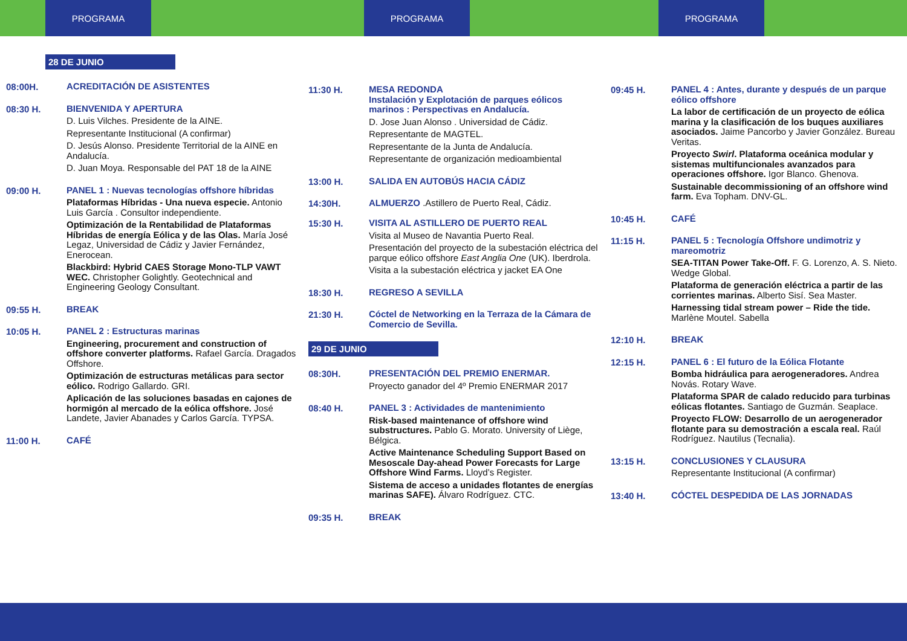PROGRAMA PROGRAMA PROGRAMA
28 DE JUNIO
08:00H.
ACREDITACIÓN DE ASISTENTES
08:30 H.
BIENVENIDA Y APERTURA
D. Luis Vilches. Presidente de la AINE.
Representante Institucional (A confirmar)
D. Jesús Alonso. Presidente Territorial de la AINE en Andalucía.
D. Juan Moya. Responsable del PAT 18 de la AINE
09:00 H.
PANEL 1 : Nuevas tecnologías offshore híbridas
Plataformas Híbridas - Una nueva especie. Antonio Luis García . Consultor independiente.
Optimización de la Rentabilidad de Plataformas Híbridas de energía Eólica y de las Olas. María José Legaz, Universidad de Cádiz y Javier Fernández, Enerocean.
Blackbird: Hybrid CAES Storage Mono-TLP VAWT WEC. Christopher Golightly. Geotechnical and Engineering Geology Consultant.
09:55 H.
BREAK
10:05 H.
PANEL 2 : Estructuras marinas
Engineering, procurement and construction of offshore converter platforms. Rafael García. Dragados Offshore.
Optimización de estructuras metálicas para sector eólico. Rodrigo Gallardo. GRI.
Aplicación de las soluciones basadas en cajones de hormigón al mercado de la eólica offshore. José Landete, Javier Abanades y Carlos García. TYPSA.
11:00 H.
CAFÉ
11:30 H.
MESA REDONDA
Instalación y Explotación de parques eólicos marinos : Perspectivas en Andalucía.
D. Jose Juan Alonso . Universidad de Cádiz.
Representante de MAGTEL.
Representante de la Junta de Andalucía.
Representante de organización medioambiental
13:00 H.
SALIDA EN AUTOBÚS HACIA CÁDIZ
14:30H.
ALMUERZO .Astillero de Puerto Real, Cádiz.
15:30 H.
VISITA AL ASTILLERO DE PUERTO REAL
Visita al Museo de Navantia Puerto Real.
Presentación del proyecto de la subestación eléctrica del parque eólico offshore East Anglia One (UK). Iberdrola.
Visita a la subestación eléctrica y jacket EA One
18:30 H.
REGRESO A SEVILLA
21:30 H.
Cóctel de Networking en la Terraza de la Cámara de Comercio de Sevilla.
29 DE JUNIO
08:30H.
PRESENTACIÓN DEL PREMIO ENERMAR.
Proyecto ganador del 4º Premio ENERMAR 2017
08:40 H.
PANEL 3 : Actividades de mantenimiento
Risk-based maintenance of offshore wind substructures. Pablo G. Morato. University of Liège, Bélgica.
Active Maintenance Scheduling Support Based on Mesoscale Day-ahead Power Forecasts for Large Offshore Wind Farms. Lloyd’s Register.
Sistema de acceso a unidades flotantes de energías marinas SAFE). Álvaro Rodríguez. CTC.
09:35 H.
BREAK
09:45 H.
PANEL 4 : Antes, durante y después de un parque eólico offshore
La labor de certificación de un proyecto de eólica marina y la clasificación de los buques auxiliares asociados. Jaime Pancorbo y Javier González. Bureau Veritas.
Proyecto Swirl. Plataforma oceánica modular y sistemas multifuncionales avanzados para operaciones offshore. Igor Blanco. Ghenova.
Sustainable decommissioning of an offshore wind farm. Eva Topham. DNV-GL.
10:45 H.
CAFÉ
11:15 H.
PANEL 5 : Tecnología Offshore undimotriz y mareomotriz
SEA-TITAN Power Take-Off. F. G. Lorenzo, A. S. Nieto. Wedge Global.
Plataforma de generación eléctrica a partir de las corrientes marinas. Alberto Sisí. Sea Master.
Harnessing tidal stream power – Ride the tide. Marlène Moutel. Sabella
12:10 H.
BREAK
12:15 H.
PANEL 6 : El futuro de la Eólica Flotante
Bomba hidráulica para aerogeneradores. Andrea Novás. Rotary Wave.
Plataforma SPAR de calado reducido para turbinas eólicas flotantes. Santiago de Guzmán. Seaplace.
Proyecto FLOW: Desarrollo de un aerogenerador flotante para su demostración a escala real. Raúl Rodríguez. Nautilus (Tecnalia).
13:15 H.
CONCLUSIONES Y CLAUSURA
Representante Institucional (A confirmar)
13:40 H.
CÓCTEL DESPEDIDA DE LAS JORNADAS